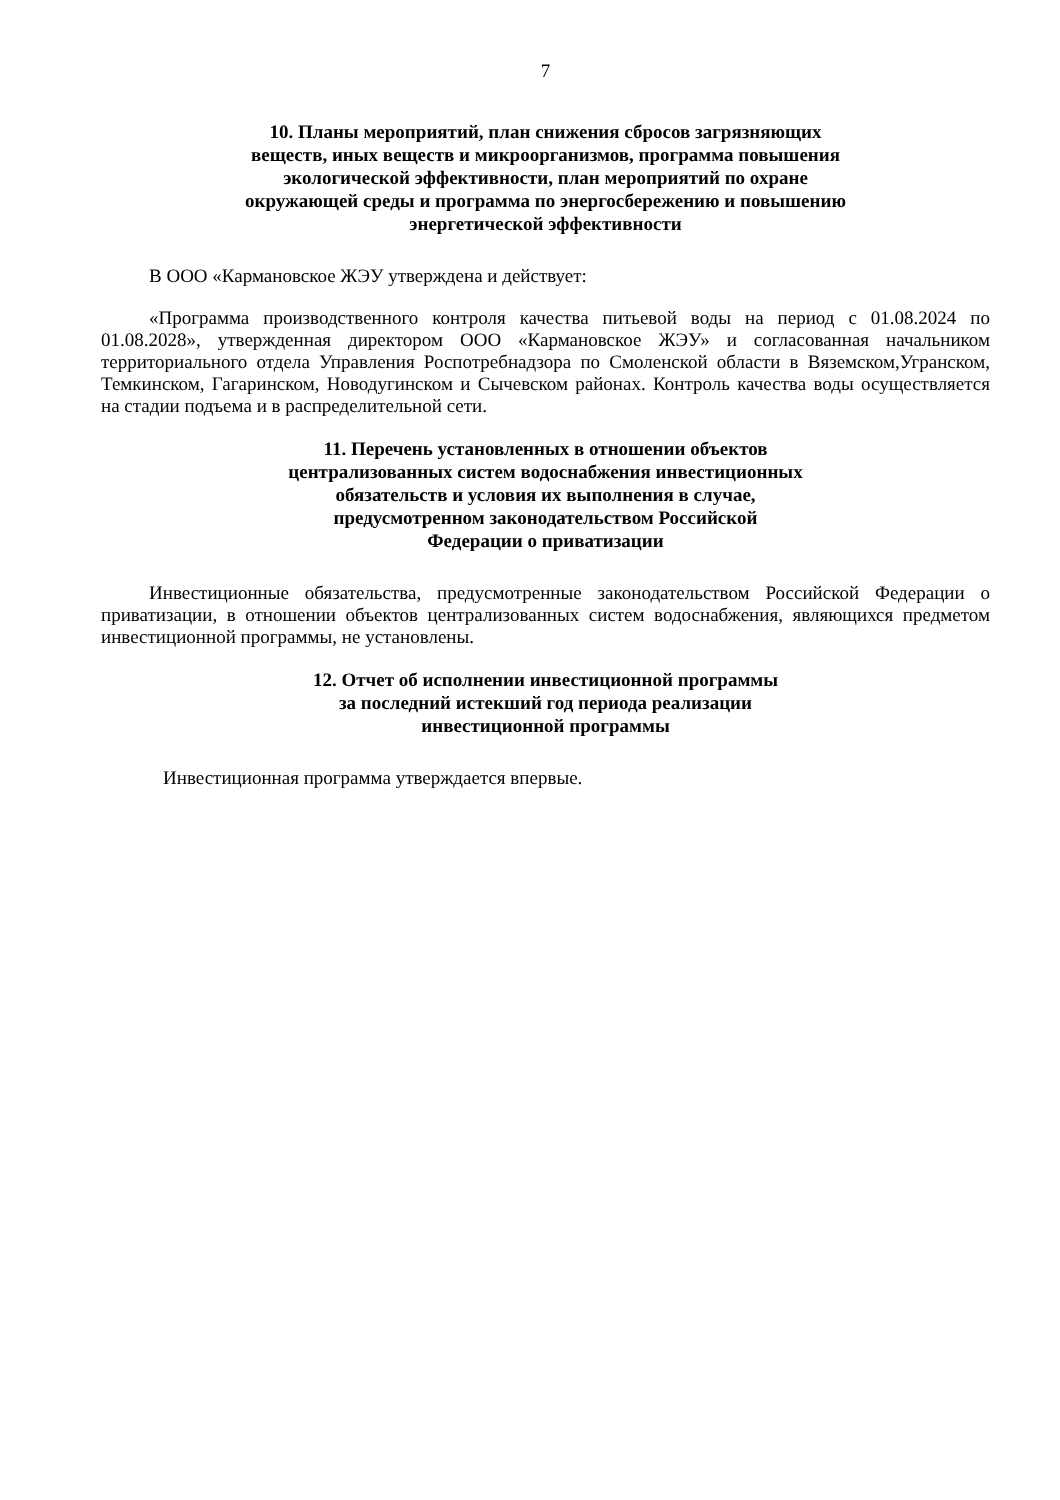7
10. Планы мероприятий, план снижения сбросов загрязняющих
веществ, иных веществ и микроорганизмов, программа повышения
экологической эффективности, план мероприятий по охране
окружающей среды и программа по энергосбережению и повышению
энергетической эффективности
В ООО «Кармановское ЖЭУ утверждена и действует:
«Программа производственного контроля качества питьевой воды на период с 01.08.2024 по 01.08.2028», утвержденная директором ООО «Кармановское ЖЭУ» и согласованная начальником территориального отдела Управления Роспотребнадзора по Смоленской области в Вяземском,Угранском, Темкинском, Гагаринском, Новодугинском и Сычевском районах. Контроль качества воды осуществляется на стадии подъема и в распределительной сети.
11. Перечень установленных в отношении объектов
централизованных систем водоснабжения инвестиционных
обязательств и условия их выполнения в случае,
предусмотренном законодательством Российской
Федерации о приватизации
Инвестиционные обязательства, предусмотренные законодательством Российской Федерации о приватизации, в отношении объектов централизованных систем водоснабжения, являющихся предметом инвестиционной программы, не установлены.
12. Отчет об исполнении инвестиционной программы
за последний истекший год периода реализации
инвестиционной программы
Инвестиционная программа утверждается впервые.